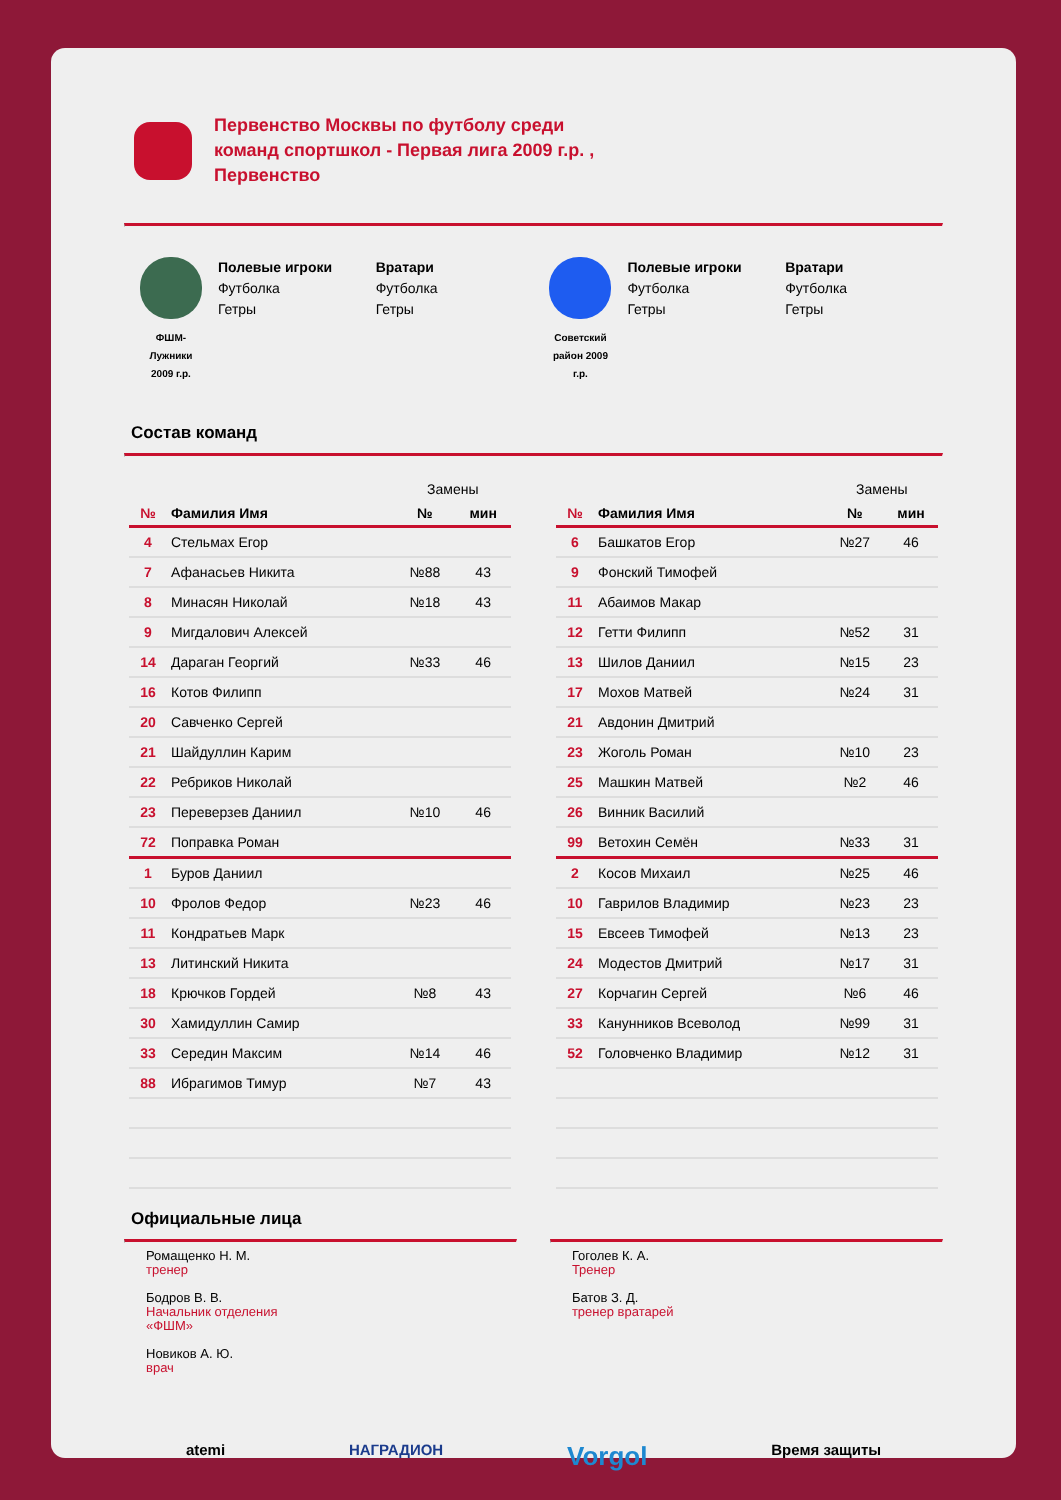Первенство Москвы по футболу среди
команд спортшкол - Первая лига 2009 г.р. ,
Первенство
ФШМ-
Лужники
2009 г.р.
Полевые игроки
Футболка
Гетры
Вратари
Футболка
Гетры
Советский
район 2009
г.р.
Полевые игроки
Футболка
Гетры
Вратари
Футболка
Гетры
Состав команд
| | | Замены | |
| --- | --- | --- | --- |
| № | Фамилия Имя | № | мин |
| 4 | Стельмах Егор | | |
| 7 | Афанасьев Никита | №88 | 43 |
| 8 | Минасян Николай | №18 | 43 |
| 9 | Мигдалович Алексей | | |
| 14 | Дараган Георгий | №33 | 46 |
| 16 | Котов Филипп | | |
| 20 | Савченко Сергей | | |
| 21 | Шайдуллин Карим | | |
| 22 | Ребриков Николай | | |
| 23 | Переверзев Даниил | №10 | 46 |
| 72 | Поправка Роман | | |
| 1 | Буров Даниил | | |
| 10 | Фролов Федор | №23 | 46 |
| 11 | Кондратьев Марк | | |
| 13 | Литинский Никита | | |
| 18 | Крючков Гордей | №8 | 43 |
| 30 | Хамидуллин Самир | | |
| 33 | Середин Максим | №14 | 46 |
| 88 | Ибрагимов Тимур | №7 | 43 |
| | | Замены | |
| --- | --- | --- | --- |
| № | Фамилия Имя | № | мин |
| 6 | Башкатов Егор | №27 | 46 |
| 9 | Фонский Тимофей | | |
| 11 | Абаимов Макар | | |
| 12 | Гетти Филипп | №52 | 31 |
| 13 | Шилов Даниил | №15 | 23 |
| 17 | Мохов Матвей | №24 | 31 |
| 21 | Авдонин Дмитрий | | |
| 23 | Жоголь Роман | №10 | 23 |
| 25 | Машкин Матвей | №2 | 46 |
| 26 | Винник Василий | | |
| 99 | Ветохин Семён | №33 | 31 |
| 2 | Косов Михаил | №25 | 46 |
| 10 | Гаврилов Владимир | №23 | 23 |
| 15 | Евсеев Тимофей | №13 | 23 |
| 24 | Модестов Дмитрий | №17 | 31 |
| 27 | Корчагин Сергей | №6 | 46 |
| 33 | Канунников Всеволод | №99 | 31 |
| 52 | Головченко Владимир | №12 | 31 |
Официальные лица
Ромащенко Н. М.
тренер
Бодров В. В.
Начальник отделения
«ФШМ»
Новиков А. Ю.
врач
Гоголев К. А.
Тренер
Батов З. Д.
тренер вратарей
atemi НАГРАДИОН Vorgol Время защиты